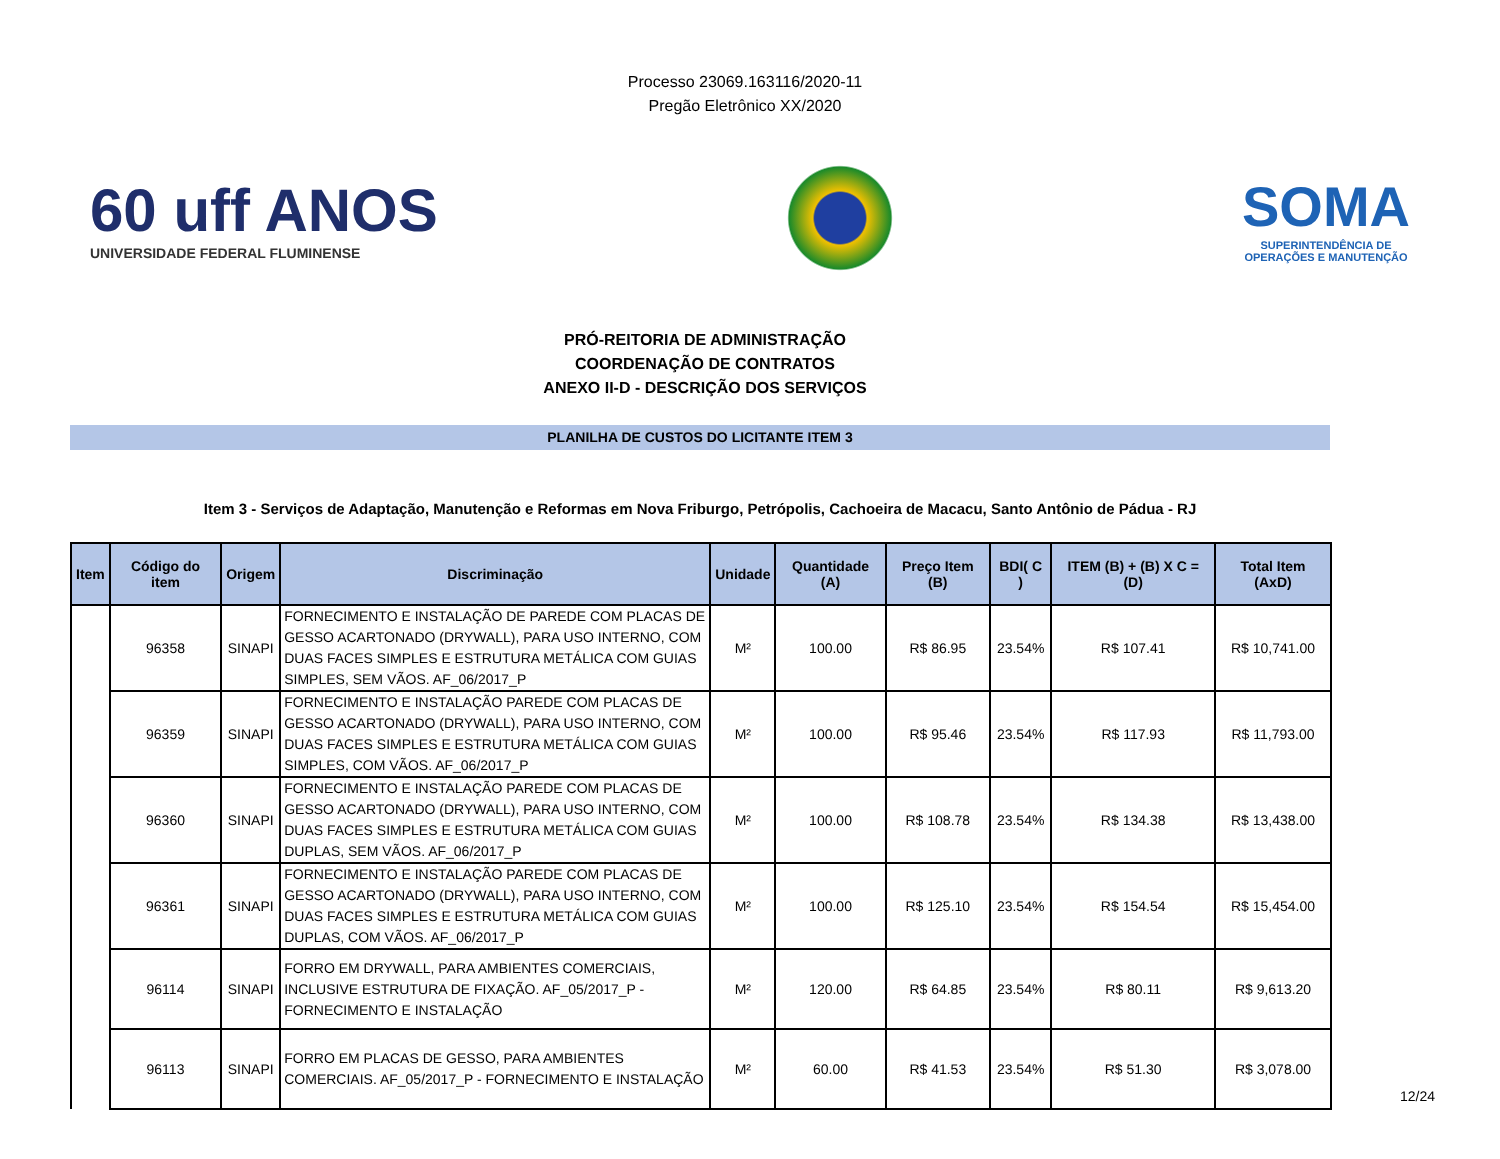Processo 23069.163116/2020-11
Pregão Eletrônico XX/2020
60 uff ANOS
UNIVERSIDADE FEDERAL FLUMINENSE
SOMA
SUPERINTENDÊNCIA DE
OPERAÇÕES E MANUTENÇÃO
PRÓ-REITORIA DE ADMINISTRAÇÃO
COORDENAÇÃO DE CONTRATOS
ANEXO II-D - DESCRIÇÃO DOS SERVIÇOS
PLANILHA DE CUSTOS DO LICITANTE ITEM 3
Item 3 - Serviços de Adaptação, Manutenção e Reformas em Nova Friburgo, Petrópolis, Cachoeira de Macacu, Santo Antônio de Pádua - RJ
| Item | Código do item | Origem | Discriminação | Unidade | Quantidade (A) | Preço Item (B) | BDI( C ) | ITEM (B) + (B) X C = (D) | Total Item (AxD) |
| --- | --- | --- | --- | --- | --- | --- | --- | --- | --- |
| | 96358 | SINAPI | FORNECIMENTO E INSTALAÇÃO DE PAREDE COM PLACAS DE GESSO ACARTONADO (DRYWALL), PARA USO INTERNO, COM DUAS FACES SIMPLES E ESTRUTURA METÁLICA COM GUIAS SIMPLES, SEM VÃOS. AF_06/2017_P | M² | 100.00 | R$ 86.95 | 23.54% | R$ 107.41 | R$ 10,741.00 |
| | 96359 | SINAPI | FORNECIMENTO E INSTALAÇÃO PAREDE COM PLACAS DE GESSO ACARTONADO (DRYWALL), PARA USO INTERNO, COM DUAS FACES SIMPLES E ESTRUTURA METÁLICA COM GUIAS SIMPLES, COM VÃOS. AF_06/2017_P | M² | 100.00 | R$ 95.46 | 23.54% | R$ 117.93 | R$ 11,793.00 |
| | 96360 | SINAPI | FORNECIMENTO E INSTALAÇÃO PAREDE COM PLACAS DE GESSO ACARTONADO (DRYWALL), PARA USO INTERNO, COM DUAS FACES SIMPLES E ESTRUTURA METÁLICA COM GUIAS DUPLAS, SEM VÃOS. AF_06/2017_P | M² | 100.00 | R$ 108.78 | 23.54% | R$ 134.38 | R$ 13,438.00 |
| | 96361 | SINAPI | FORNECIMENTO E INSTALAÇÃO PAREDE COM PLACAS DE GESSO ACARTONADO (DRYWALL), PARA USO INTERNO, COM DUAS FACES SIMPLES E ESTRUTURA METÁLICA COM GUIAS DUPLAS, COM VÃOS. AF_06/2017_P | M² | 100.00 | R$ 125.10 | 23.54% | R$ 154.54 | R$ 15,454.00 |
| | 96114 | SINAPI | FORRO EM DRYWALL, PARA AMBIENTES COMERCIAIS, INCLUSIVE ESTRUTURA DE FIXAÇÃO. AF_05/2017_P - FORNECIMENTO E INSTALAÇÃO | M² | 120.00 | R$ 64.85 | 23.54% | R$ 80.11 | R$ 9,613.20 |
| | 96113 | SINAPI | FORRO EM PLACAS DE GESSO, PARA AMBIENTES COMERCIAIS. AF_05/2017_P - FORNECIMENTO E INSTALAÇÃO | M² | 60.00 | R$ 41.53 | 23.54% | R$ 51.30 | R$ 3,078.00 |
12/24